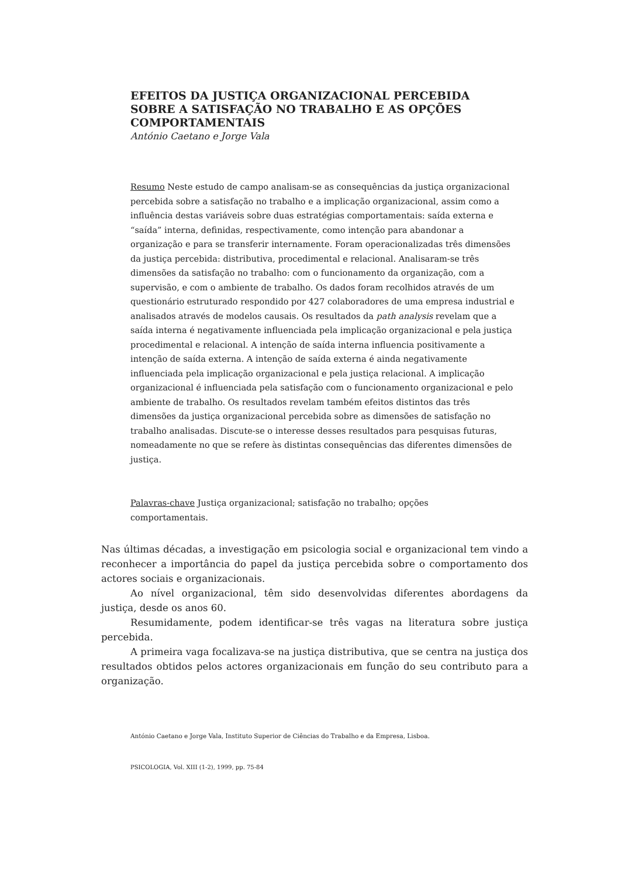EFEITOS DA JUSTIÇA ORGANIZACIONAL PERCEBIDA
SOBRE A SATISFAÇÃO NO TRABALHO E AS OPÇÕES
COMPORTAMENTAIS
António Caetano e Jorge Vala
Resumo Neste estudo de campo analisam-se as consequências da justiça organizacional percebida sobre a satisfação no trabalho e a implicação organizacional, assim como a influência destas variáveis sobre duas estratégias comportamentais: saída externa e “saída” interna, definidas, respectivamente, como intenção para abandonar a organização e para se transferir internamente. Foram operacionalizadas três dimensões da justiça percebida: distributiva, procedimental e relacional. Analisaram-se três dimensões da satisfação no trabalho: com o funcionamento da organização, com a supervisão, e com o ambiente de trabalho. Os dados foram recolhidos através de um questionário estruturado respondido por 427 colaboradores de uma empresa industrial e analisados através de modelos causais. Os resultados da path analysis revelam que a saída interna é negativamente influenciada pela implicação organizacional e pela justiça procedimental e relacional. A intenção de saída interna influencia positivamente a intenção de saída externa. A intenção de saída externa é ainda negativamente influenciada pela implicação organizacional e pela justiça relacional. A implicação organizacional é influenciada pela satisfação com o funcionamento organizacional e pelo ambiente de trabalho. Os resultados revelam também efeitos distintos das três dimensões da justiça organizacional percebida sobre as dimensões de satisfação no trabalho analisadas. Discute-se o interesse desses resultados para pesquisas futuras, nomeadamente no que se refere às distintas consequências das diferentes dimensões de justiça.
Palavras-chave Justiça organizacional; satisfação no trabalho; opções comportamentais.
Nas últimas décadas, a investigação em psicologia social e organizacional tem vindo a reconhecer a importância do papel da justiça percebida sobre o comportamento dos actores sociais e organizacionais.
Ao nível organizacional, têm sido desenvolvidas diferentes abordagens da justiça, desde os anos 60.
Resumidamente, podem identificar-se três vagas na literatura sobre justiça percebida.
A primeira vaga focalizava-se na justiça distributiva, que se centra na justiça dos resultados obtidos pelos actores organizacionais em função do seu contributo para a organização.
António Caetano e Jorge Vala, Instituto Superior de Ciências do Trabalho e da Empresa, Lisboa.
PSICOLOGIA, Vol. XIII (1-2), 1999, pp. 75-84